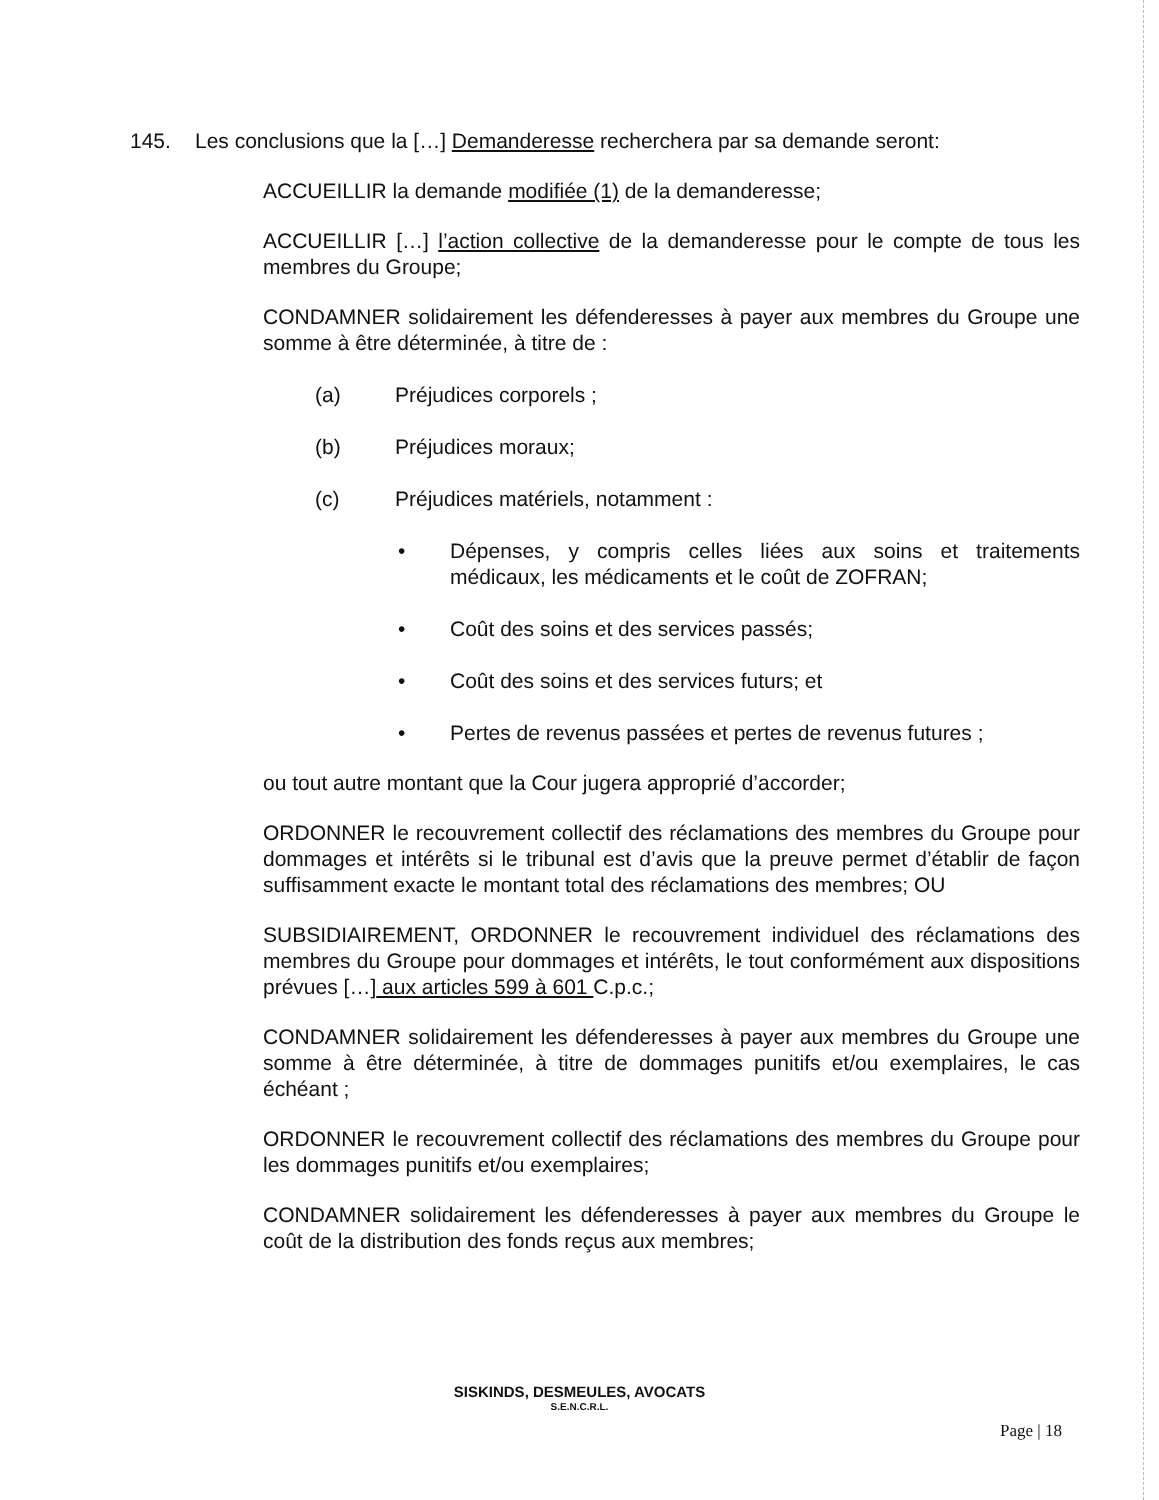145. Les conclusions que la […] Demanderesse recherchera par sa demande seront:
ACCUEILLIR la demande modifiée (1) de la demanderesse;
ACCUEILLIR […] l’action collective de la demanderesse pour le compte de tous les membres du Groupe;
CONDAMNER solidairement les défenderesses à payer aux membres du Groupe une somme à être déterminée, à titre de :
(a) Préjudices corporels ;
(b) Préjudices moraux;
(c) Préjudices matériels, notamment :
• Dépenses, y compris celles liées aux soins et traitements médicaux, les médicaments et le coût de ZOFRAN;
• Coût des soins et des services passés;
• Coût des soins et des services futurs; et
• Pertes de revenus passées et pertes de revenus futures ;
ou tout autre montant que la Cour jugera approprié d’accorder;
ORDONNER le recouvrement collectif des réclamations des membres du Groupe pour dommages et intérêts si le tribunal est d’avis que la preuve permet d’établir de façon suffisamment exacte le montant total des réclamations des membres; OU
SUBSIDIAIREMENT, ORDONNER le recouvrement individuel des réclamations des membres du Groupe pour dommages et intérêts, le tout conformément aux dispositions prévues […] aux articles 599 à 601 C.p.c.;
CONDAMNER solidairement les défenderesses à payer aux membres du Groupe une somme à être déterminée, à titre de dommages punitifs et/ou exemplaires, le cas échéant ;
ORDONNER le recouvrement collectif des réclamations des membres du Groupe pour les dommages punitifs et/ou exemplaires;
CONDAMNER solidairement les défenderesses à payer aux membres du Groupe le coût de la distribution des fonds reçus aux membres;
SISKINDS, DESMEULES, AVOCATS
S.E.N.C.R.L.
Page | 18